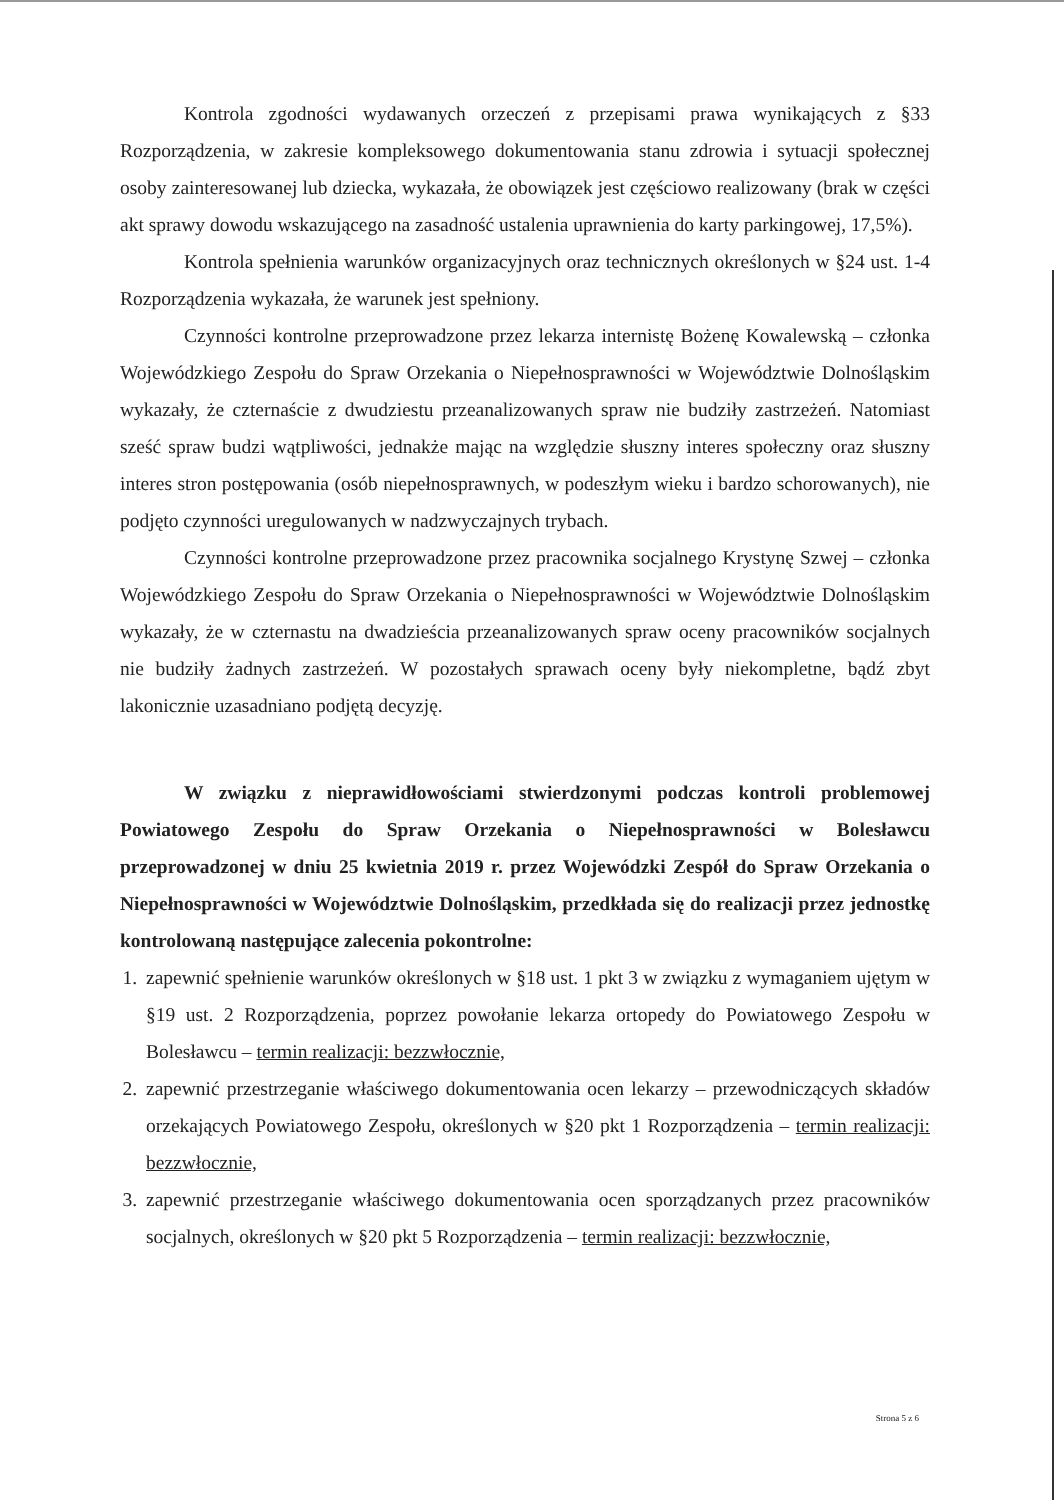Kontrola zgodności wydawanych orzeczeń z przepisami prawa wynikających z §33 Rozporządzenia, w zakresie kompleksowego dokumentowania stanu zdrowia i sytuacji społecznej osoby zainteresowanej lub dziecka, wykazała, że obowiązek jest częściowo realizowany (brak w części akt sprawy dowodu wskazującego na zasadność ustalenia uprawnienia do karty parkingowej, 17,5%).
Kontrola spełnienia warunków organizacyjnych oraz technicznych określonych w §24 ust. 1-4 Rozporządzenia wykazała, że warunek jest spełniony.
Czynności kontrolne przeprowadzone przez lekarza internistę Bożenę Kowalewską – członka Wojewódzkiego Zespołu do Spraw Orzekania o Niepełnosprawności w Województwie Dolnośląskim wykazały, że czternaście z dwudziestu przeanalizowanych spraw nie budziły zastrzeżeń. Natomiast sześć spraw budzi wątpliwości, jednakże mając na względzie słuszny interes społeczny oraz słuszny interes stron postępowania (osób niepełnosprawnych, w podeszłym wieku i bardzo schorowanych), nie podjęto czynności uregulowanych w nadzwyczajnych trybach.
Czynności kontrolne przeprowadzone przez pracownika socjalnego Krystynę Szwej – członka Wojewódzkiego Zespołu do Spraw Orzekania o Niepełnosprawności w Województwie Dolnośląskim wykazały, że w czternastu na dwadzieścia przeanalizowanych spraw oceny pracowników socjalnych nie budziły żadnych zastrzeżeń. W pozostałych sprawach oceny były niekompletne, bądź zbyt lakonicznie uzasadniano podjętą decyzję.
W związku z nieprawidłowościami stwierdzonymi podczas kontroli problemowej Powiatowego Zespołu do Spraw Orzekania o Niepełnosprawności w Bolesławcu przeprowadzonej w dniu 25 kwietnia 2019 r. przez Wojewódzki Zespół do Spraw Orzekania o Niepełnosprawności w Województwie Dolnośląskim, przedkłada się do realizacji przez jednostkę kontrolowaną następujące zalecenia pokontrolne:
1. zapewnić spełnienie warunków określonych w §18 ust. 1 pkt 3 w związku z wymaganiem ujętym w §19 ust. 2 Rozporządzenia, poprzez powołanie lekarza ortopedy do Powiatowego Zespołu w Bolesławcu – termin realizacji: bezzwłocznie,
2. zapewnić przestrzeganie właściwego dokumentowania ocen lekarzy – przewodniczących składów orzekających Powiatowego Zespołu, określonych w §20 pkt 1 Rozporządzenia – termin realizacji: bezzwłocznie,
3. zapewnić przestrzeganie właściwego dokumentowania ocen sporządzanych przez pracowników socjalnych, określonych w §20 pkt 5 Rozporządzenia – termin realizacji: bezzwłocznie,
Strona 5 z 6